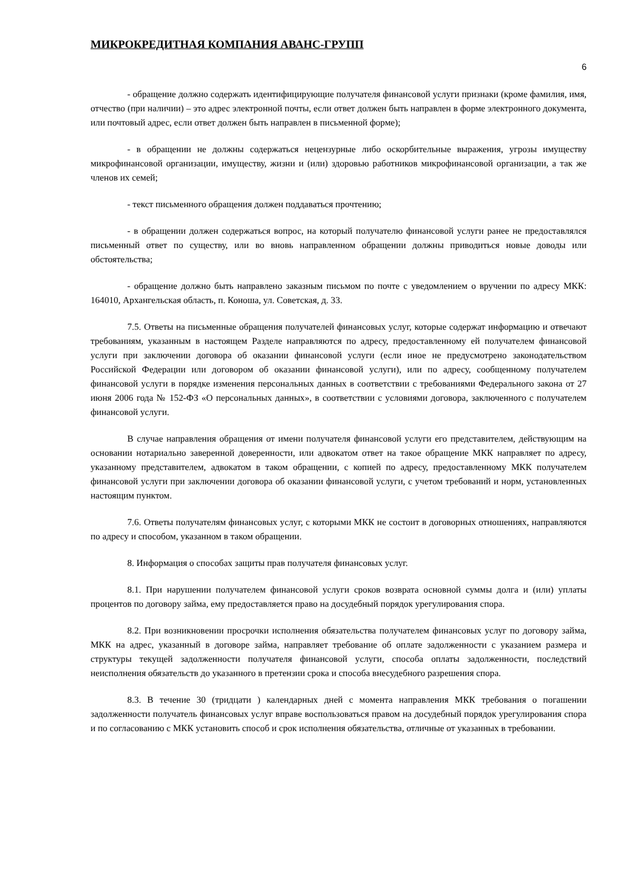МИКРОКРЕДИТНАЯ КОМПАНИЯ АВАНС-ГРУПП
6
- обращение должно содержать идентифицирующие получателя финансовой услуги признаки (кроме фамилия, имя, отчество (при наличии) – это адрес электронной почты, если ответ должен быть направлен в форме электронного документа, или почтовый адрес, если ответ должен быть направлен в письменной форме);
- в обращении не должны содержаться нецензурные либо оскорбительные выражения, угрозы имуществу микрофинансовой организации, имуществу, жизни и (или) здоровью работников микрофинансовой организации, а так же членов их семей;
- текст письменного обращения должен поддаваться прочтению;
- в обращении должен содержаться вопрос, на который получателю финансовой услуги ранее не предоставлялся письменный ответ по существу, или во вновь направленном обращении должны приводиться новые доводы или обстоятельства;
- обращение должно быть направлено заказным письмом по почте с уведомлением о вручении по адресу МКК: 164010, Архангельская область, п. Коноша, ул. Советская, д. 33.
7.5. Ответы на письменные обращения получателей финансовых услуг, которые содержат информацию и отвечают требованиям, указанным в настоящем Разделе направляются по адресу, предоставленному ей получателем финансовой услуги при заключении договора об оказании финансовой услуги (если иное не предусмотрено законодательством Российской Федерации или договором об оказании финансовой услуги), или по адресу, сообщенному получателем финансовой услуги в порядке изменения персональных данных в соответствии с требованиями Федерального закона от 27 июня 2006 года № 152-ФЗ «О персональных данных», в соответствии с условиями договора, заключенного с получателем финансовой услуги.
В случае направления обращения от имени получателя финансовой услуги его представителем, действующим на основании нотариально заверенной доверенности, или адвокатом ответ на такое обращение МКК направляет по адресу, указанному представителем, адвокатом в таком обращении, с копией по адресу, предоставленному МКК получателем финансовой услуги при заключении договора об оказании финансовой услуги, с учетом требований и норм, установленных настоящим пунктом.
7.6. Ответы получателям финансовых услуг, с которыми МКК не состоит в договорных отношениях, направляются по адресу и способом, указанном в таком обращении.
8. Информация о способах защиты прав получателя финансовых услуг.
8.1. При нарушении получателем финансовой услуги сроков возврата основной суммы долга и (или) уплаты процентов по договору займа, ему предоставляется право на досудебный порядок урегулирования спора.
8.2. При возникновении просрочки исполнения обязательства получателем финансовых услуг по договору займа, МКК на адрес, указанный в договоре займа, направляет требование об оплате задолженности с указанием размера и структуры текущей задолженности получателя финансовой услуги, способа оплаты задолженности, последствий неисполнения обязательств до указанного в претензии срока и способа внесудебного разрешения спора.
8.3. В течение 30 (тридцати ) календарных дней с момента направления МКК требования о погашении задолженности получатель финансовых услуг вправе воспользоваться правом на досудебный порядок урегулирования спора и по согласованию с МКК установить способ и срок исполнения обязательства, отличные от указанных в требовании.